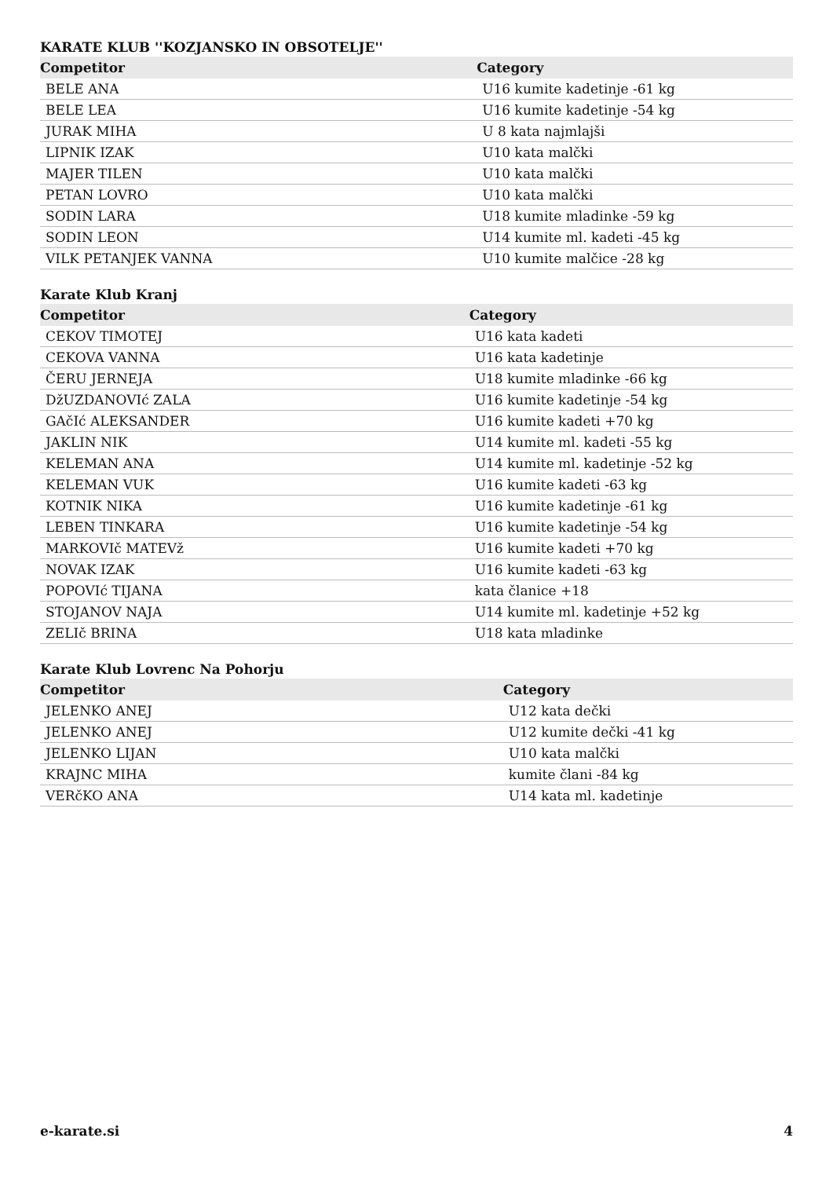KARATE KLUB ''KOZJANSKO IN OBSOTELJE''
| Competitor | Category |
| --- | --- |
| BELE ANA | U16 kumite kadetinje -61 kg |
| BELE LEA | U16 kumite kadetinje -54 kg |
| JURAK MIHA | U 8 kata najmlajši |
| LIPNIK IZAK | U10 kata malčki |
| MAJER TILEN | U10 kata malčki |
| PETAN LOVRO | U10 kata malčki |
| SODIN LARA | U18 kumite mladinke -59 kg |
| SODIN LEON | U14 kumite ml. kadeti -45 kg |
| VILK PETANJEK VANNA | U10 kumite malčice -28 kg |
Karate Klub Kranj
| Competitor | Category |
| --- | --- |
| CEKOV TIMOTEJ | U16 kata kadeti |
| CEKOVA VANNA | U16 kata kadetinje |
| ČERU JERNEJA | U18 kumite mladinke -66 kg |
| DžUZDANOVIć ZALA | U16 kumite kadetinje -54 kg |
| GAčIć ALEKSANDER | U16 kumite kadeti +70 kg |
| JAKLIN NIK | U14 kumite ml. kadeti -55 kg |
| KELEMAN ANA | U14 kumite ml. kadetinje -52 kg |
| KELEMAN VUK | U16 kumite kadeti -63 kg |
| KOTNIK NIKA | U16 kumite kadetinje -61 kg |
| LEBEN TINKARA | U16 kumite kadetinje -54 kg |
| MARKOVIč MATEVž | U16 kumite kadeti +70 kg |
| NOVAK IZAK | U16 kumite kadeti -63 kg |
| POPOVIć TIJANA | kata članice +18 |
| STOJANOV NAJA | U14 kumite ml. kadetinje +52 kg |
| ZELIč BRINA | U18 kata mladinke |
Karate Klub Lovrenc Na Pohorju
| Competitor | Category |
| --- | --- |
| JELENKO ANEJ | U12 kata dečki |
| JELENKO ANEJ | U12 kumite dečki -41 kg |
| JELENKO LIJAN | U10 kata malčki |
| KRAJNC MIHA | kumite člani -84 kg |
| VERčKO ANA | U14 kata ml. kadetinje |
e-karate.si 4